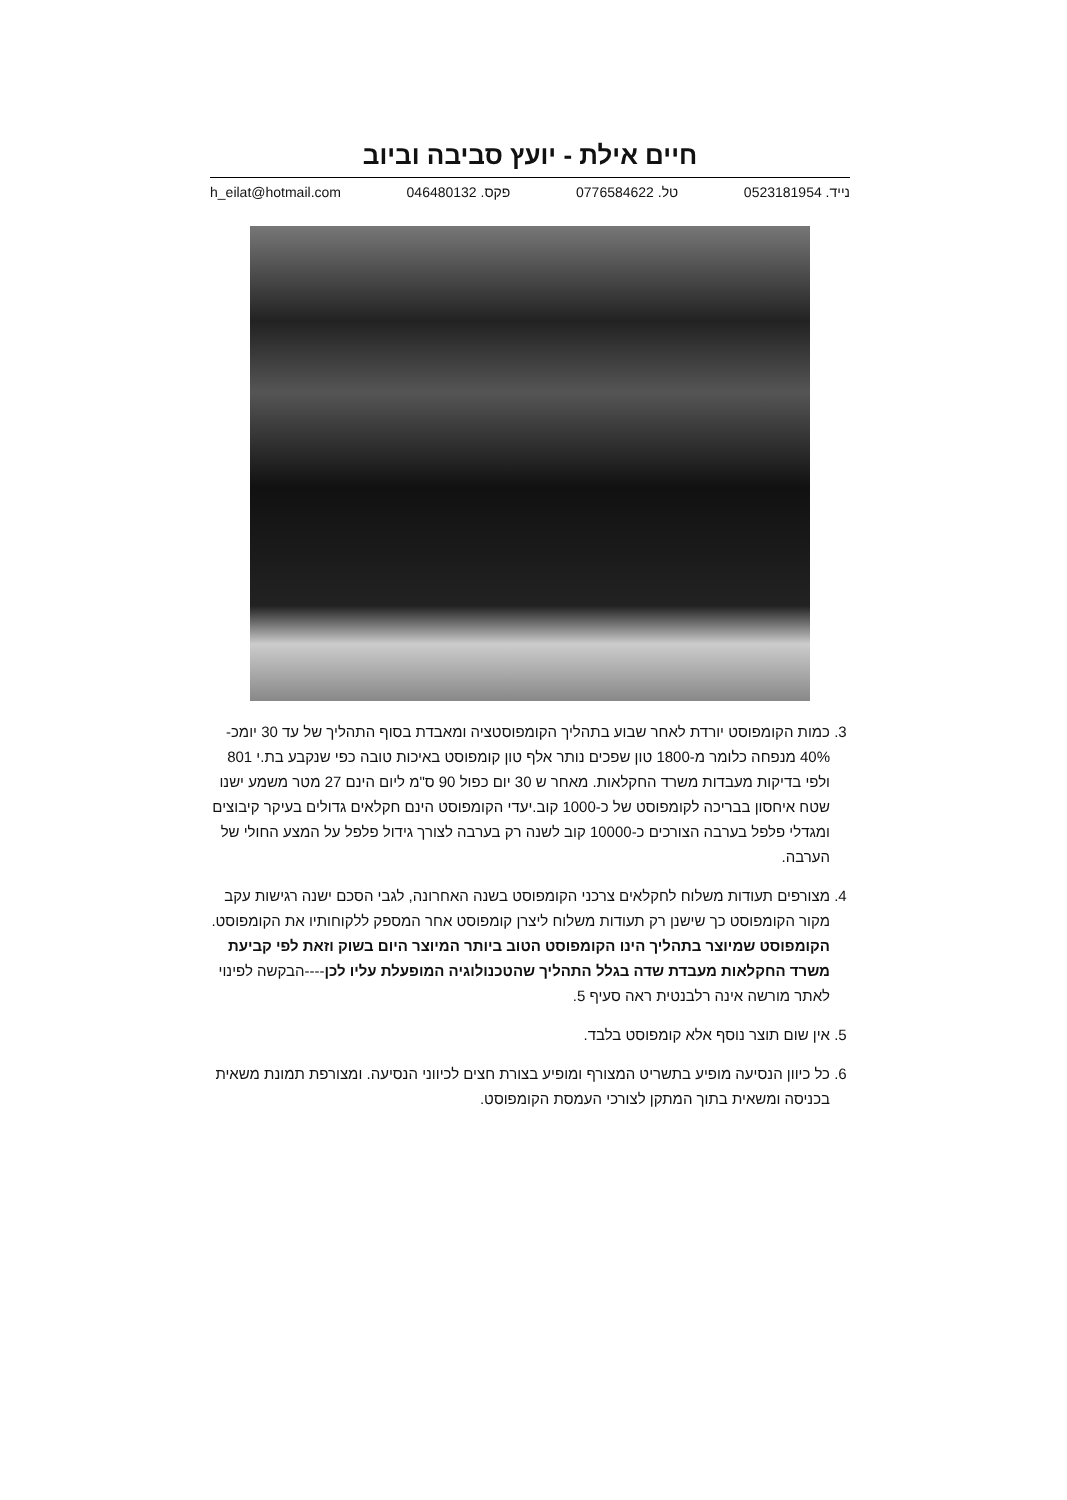חיים אילת - יועץ סביבה וביוב
נייד. 0523181954 טל. 0776584622 פקס. 046480132 h_eilat@hotmail.com
3. כמות הקומפוסט יורדת לאחר שבוע בתהליך הקומפוסטציה ומאבדת בסוף התהליך של עד 30 יומכ- 40% מנפחה כלומר מ-1800 טון שפכים נותר אלף טון קומפוסט באיכות טובה כפי שנקבע בת.י 801 ולפי בדיקות מעבדות משרד החקלאות. מאחר ש 30 יום כפול 90 ס"מ ליום הינם 27 מטר משמע ישנו שטח איחסון בבריכה לקומפוסט של כ-1000 קוב.יעדי הקומפוסט הינם חקלאים גדולים בעיקר קיבוצים ומגדלי פלפל בערבה הצורכים כ-10000 קוב לשנה רק בערבה לצורך גידול פלפל על המצע החולי של הערבה.
4. מצורפים תעודות משלוח לחקלאים צרכני הקומפוסט בשנה האחרונה, לגבי הסכם ישנה רגישות עקב מקור הקומפוסט כך שישנן רק תעודות משלוח ליצרן קומפוסט אחר המספק ללקוחותיו את הקומפוסט. הקומפוסט שמיוצר בתהליך הינו הקומפוסט הטוב ביותר המיוצר היום בשוק וזאת לפי קביעת משרד החקלאות מעבדת שדה בגלל התהליך שהטכנולוגיה המופעלת עליו לכן----הבקשה לפינוי לאתר מורשה אינה רלבנטית ראה סעיף 5.
5. אין שום תוצר נוסף אלא קומפוסט בלבד.
6. כל כיוון הנסיעה מופיע בתשריט המצורף ומופיע בצורת חצים לכיווני הנסיעה. ומצורפת תמונת משאית בכניסה ומשאית בתוך המתקן לצורכי העמסת הקומפוסט.